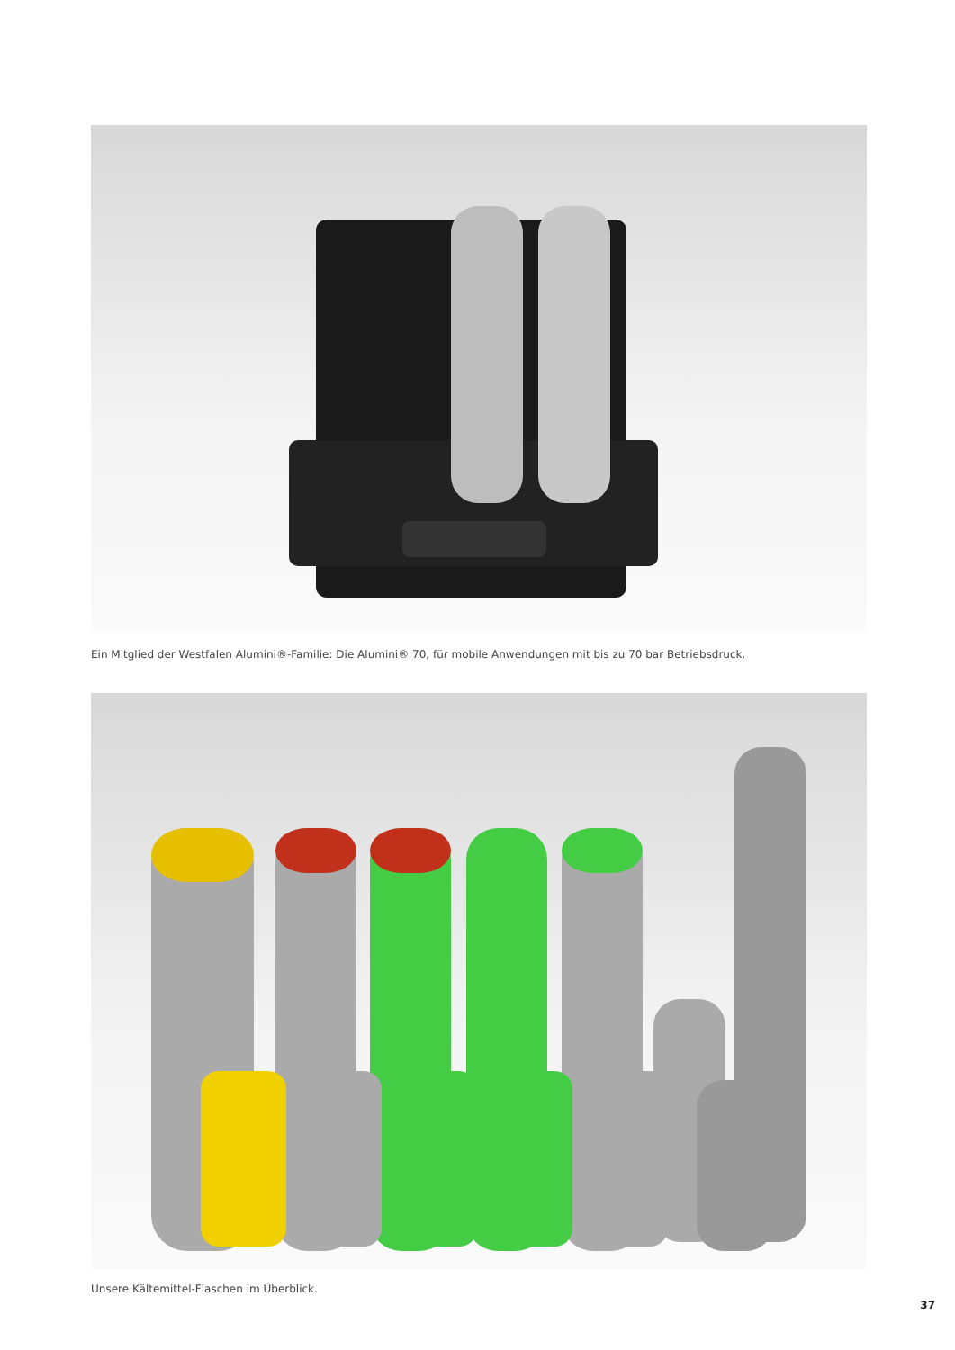Ein Mitglied der Westfalen Alumini®-Familie: Die Alumini® 70, für mobile Anwendungen mit bis zu 70 bar Betriebsdruck.
Unsere Kältemittel-Flaschen im Überblick.
37